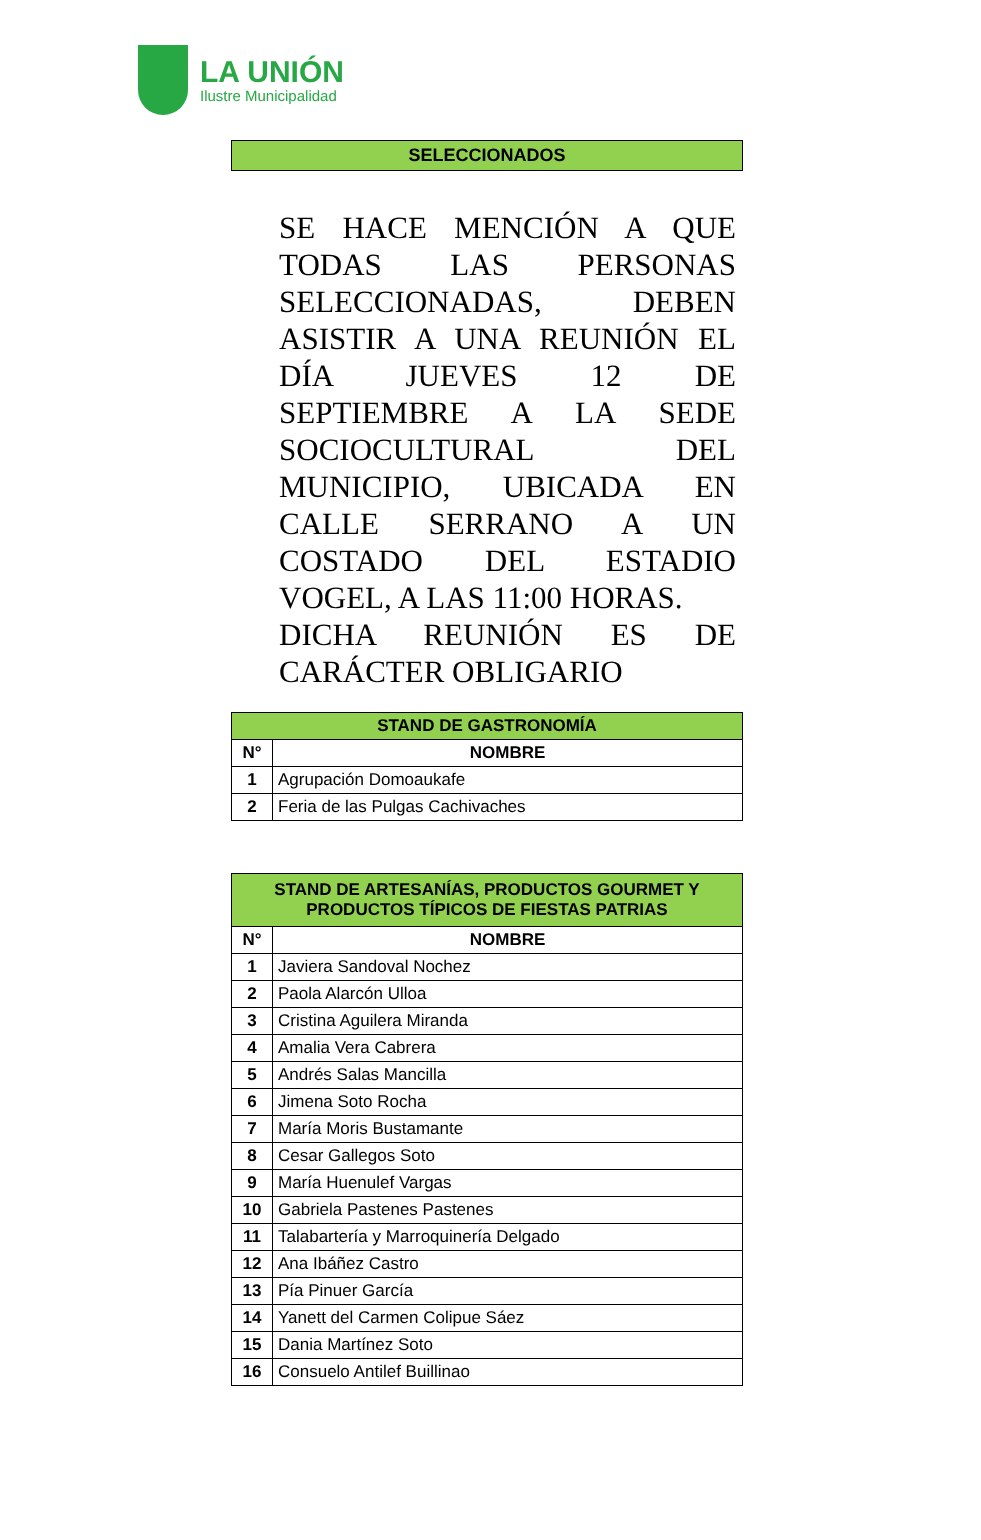LA UNIÓN
Ilustre Municipalidad
SELECCIONADOS
SE HACE MENCIÓN A QUE TODAS LAS PERSONAS SELECCIONADAS, DEBEN ASISTIR A UNA REUNIÓN EL DÍA JUEVES 12 DE SEPTIEMBRE A LA SEDE SOCIOCULTURAL DEL MUNICIPIO, UBICADA EN CALLE SERRANO A UN COSTADO DEL ESTADIO VOGEL, A LAS 11:00 HORAS.
DICHA REUNIÓN ES DE CARÁCTER OBLIGARIO
| STAND DE GASTRONOMÍA | |
| --- | --- |
| N° | NOMBRE |
| 1 | Agrupación Domoaukafe |
| 2 | Feria de las Pulgas Cachivaches |
| STAND DE ARTESANÍAS, PRODUCTOS GOURMET Y PRODUCTOS TÍPICOS DE FIESTAS PATRIAS | |
| --- | --- |
| N° | NOMBRE |
| 1 | Javiera Sandoval Nochez |
| 2 | Paola Alarcón Ulloa |
| 3 | Cristina Aguilera Miranda |
| 4 | Amalia Vera Cabrera |
| 5 | Andrés Salas Mancilla |
| 6 | Jimena Soto Rocha |
| 7 | María Moris Bustamante |
| 8 | Cesar Gallegos Soto |
| 9 | María Huenulef Vargas |
| 10 | Gabriela Pastenes Pastenes |
| 11 | Talabartería y Marroquinería Delgado |
| 12 | Ana Ibáñez Castro |
| 13 | Pía Pinuer García |
| 14 | Yanett del Carmen Colipue Sáez |
| 15 | Dania Martínez Soto |
| 16 | Consuelo Antilef Buillinao |